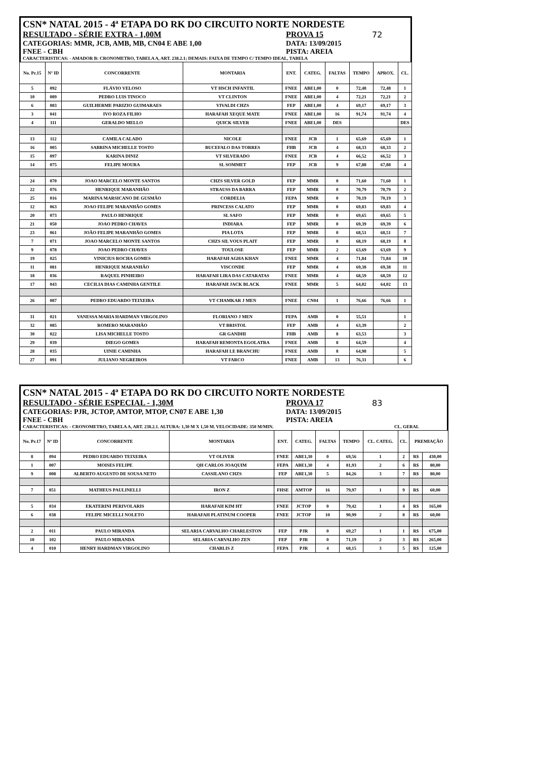CSN* NATAL 2015 - 4ª ETAPA DO RK DO CIRCUITO NORTE NORDESTE
RESULTADO - SÉRIE EXTRA - 1,00M PROVA 15 72
CATEGORIAS: MMR, JCB, AMB, MB, CN04 E ABE 1,00 DATA: 13/09/2015
FNEE - CBH PISTA: AREIA
CARACTERISTICAS: - AMADOR B: CRONOMETRO, TABELA A, ART. 238.2.1; DEMAIS: FAIXA DE TEMPO C/ TEMPO IDEAL, TABELA
| No. Pr.15 | Nº ID | CONCORRENTE | MONTARIA | ENT. | CATEG. | FALTAS | TEMPO | APROX. | CL. |
| --- | --- | --- | --- | --- | --- | --- | --- | --- | --- |
| 5 | 092 | FLÁVIO VELOSO | VT HSCH INFANTIL | FNEE | ABE1,00 | 0 | 72,48 | 72,48 | 1 |
| 10 | 089 | PEDRO LUIS TINOCO | VT CLINTON | FNEE | ABE1,00 | 4 | 72,21 | 72,21 | 2 |
| 6 | 083 | GUILHERME PARIZIO GUIMARAES | VIVALDI CHZS | FEP | ABE1,00 | 4 | 69,17 | 69,17 | 3 |
| 3 | 041 | IVO ROZA FILHO | HARAFAH XEQUE MATE | FNEE | ABE1,00 | 16 | 91,74 | 91,74 | 4 |
| 4 | 111 | GERALDO MELLO | QUICK SILVER | FNEE | ABE1,00 | DES | | | DES |
| 13 | 112 | CAMILA CALADO | NICOLE | FNEE | JCB | 1 | 65,69 | 65,69 | 1 |
| 16 | 005 | SABRINA MICHELLE TOSTO | BUCEFALO DAS TORRES | FHB | JCB | 4 | 68,33 | 68,33 | 2 |
| 15 | 097 | KARINA DINIZ | VT SILVERADO | FNEE | JCB | 4 | 66,52 | 66,52 | 3 |
| 14 | 075 | FELIPE MOURA | SL SOMMET | FEP | JCB | 9 | 67,88 | 67,88 | 4 |
| 24 | 070 | JOAO MARCELO MONTE SANTOS | CHZS SILVER GOLD | FEP | MMR | 0 | 71,60 | 71,60 | 1 |
| 22 | 076 | HENRIQUE MARANHÃO | STRAUSS DA BARRA | FEP | MMR | 0 | 70,79 | 70,79 | 2 |
| 25 | 016 | MARINA MARSICANO DE GUSMÃO | CORDELIA | FEPA | MMR | 0 | 70,19 | 70,19 | 3 |
| 12 | 063 | JOAO FELIPE MARANHÃO GOMES | PRINCESS CALATO | FEP | MMR | 0 | 69,83 | 69,83 | 4 |
| 20 | 073 | PAULO HENRIQUE | SL SAFO | FEP | MMR | 0 | 69,65 | 69,65 | 5 |
| 21 | 050 | JOAO PEDRO CHAVES | INDIARA | FEP | MMR | 0 | 69,39 | 69,39 | 6 |
| 23 | 061 | JOÃO FELIPE MARANHÃO GOMES | PIA LOTA | FEP | MMR | 0 | 68,51 | 68,51 | 7 |
| 7 | 071 | JOAO MARCELO MONTE SANTOS | CHZS SIL VOUS PLAIT | FEP | MMR | 0 | 68,19 | 68,19 | 8 |
| 9 | 078 | JOAO PEDRO CHAVES | TOULOSE | FEP | MMR | 2 | 63,69 | 63,69 | 9 |
| 19 | 025 | VINICIUS ROCHA GOMES | HARAFAH AGHA KHAN | FNEE | MMR | 4 | 71,84 | 71,84 | 10 |
| 11 | 081 | HENRIQUE MARANHÃO | VISCONDE | FEP | MMR | 4 | 69,38 | 69,38 | 11 |
| 18 | 036 | RAQUEL PINHEIRO | HARAFAH LIRA DAS CATARATAS | FNEE | MMR | 4 | 68,59 | 68,59 | 12 |
| 17 | 043 | CECILIA DIAS CAMINHA GENTILE | HARAFAH JACK BLACK | FNEE | MMR | 5 | 64,02 | 64,02 | 13 |
| 26 | 087 | PEDRO EDUARDO TEIXEIRA | VT CHAMKAR J MEN | FNEE | CN04 | 1 | 76,66 | 76,66 | 1 |
| 31 | 021 | VANESSA MARIA HARDMAN VIRGOLINO | FLORIANO J MEN | FEPA | AMB | 0 | 55,51 | | 1 |
| 32 | 085 | ROMERO MARANHÃO | VT BRISTOL | FEP | AMB | 4 | 63,39 | | 2 |
| 30 | 022 | LISA MICHELLE TOSTO | GR GANDHI | FHB | AMB | 8 | 63,53 | | 3 |
| 29 | 039 | DIEGO GOMES | HARAFAH REMONTA EGOLATRA | FNEE | AMB | 8 | 64,59 | | 4 |
| 28 | 035 | UINIE CAMINHA | HARAFAH LE BRANCHU | FNEE | AMB | 8 | 64,98 | | 5 |
| 27 | 091 | JULIANO NEGREIROS | VT FARCO | FNEE | AMB | 13 | 76,31 | | 6 |
CSN* NATAL 2015 - 4ª ETAPA DO RK DO CIRCUITO NORTE NORDESTE
RESULTADO - SÉRIE ESPECIAL - 1,30M PROVA 17 83
CATEGORIAS: PJR, JCTOP, AMTOP, MTOP, CN07 E ABE 1,30 DATA: 13/09/2015
FNEE - CBH PISTA: AREIA
CARACTERISTICAS: - CRONOMETRO, TABELA A, ART. 238.2.1. ALTURA: 1,30 M X 1,50 M. VELOCIDADE: 350 M/MIN. CL. GERAL
| No. Pr.17 | Nº ID | CONCORRENTE | MONTARIA | ENT. | CATEG. | FALTAS | TEMPO | CL. CATEG. | CL. | PREMIAÇÃO | |
| --- | --- | --- | --- | --- | --- | --- | --- | --- | --- | --- | --- |
| 8 | 094 | PEDRO EDUARDO TEIXEIRA | VT OLIVER | FNEE | ABE1,30 | 0 | 69,56 | 1 | 2 | R$ | 430,00 |
| 1 | 007 | MOISES FELIPE | QH CARLOS JOAQUIM | FEPA | ABE1,30 | 4 | 81,93 | 2 | 6 | R$ | 80,00 |
| 9 | 008 | ALBERTO AUGUSTO DE SOUSA NETO | CASSILANO CHZS | FEP | ABE1,30 | 5 | 84,26 | 3 | 7 | R$ | 80,00 |
| 7 | 051 | MATHEUS PAULINELLI | IRON Z | FHSE | AMTOP | 16 | 79,97 | 1 | 9 | R$ | 60,00 |
| 5 | 034 | EKATERINI PERIVOLARIS | HARAFAH KIM HT | FNEE | JCTOP | 0 | 79,42 | 1 | 4 | R$ | 165,00 |
| 6 | 038 | FELIPE MICELLI NOLETO | HARAFAH PLATINUM COOPER | FNEE | JCTOP | 10 | 90,99 | 2 | 8 | R$ | 60,00 |
| 2 | 011 | PAULO MIRANDA | SELARIA CARVALHO CHARLESTON | FEP | PJR | 0 | 69,27 | 1 | 1 | R$ | 675,00 |
| 10 | 102 | PAULO MIRANDA | SELARIA CARVALHO ZEN | FEP | PJR | 0 | 71,19 | 2 | 3 | R$ | 265,00 |
| 4 | 010 | HENRY HARDMAN VIRGOLINO | CHABLIS Z | FEPA | PJR | 4 | 68,15 | 3 | 5 | R$ | 125,00 |